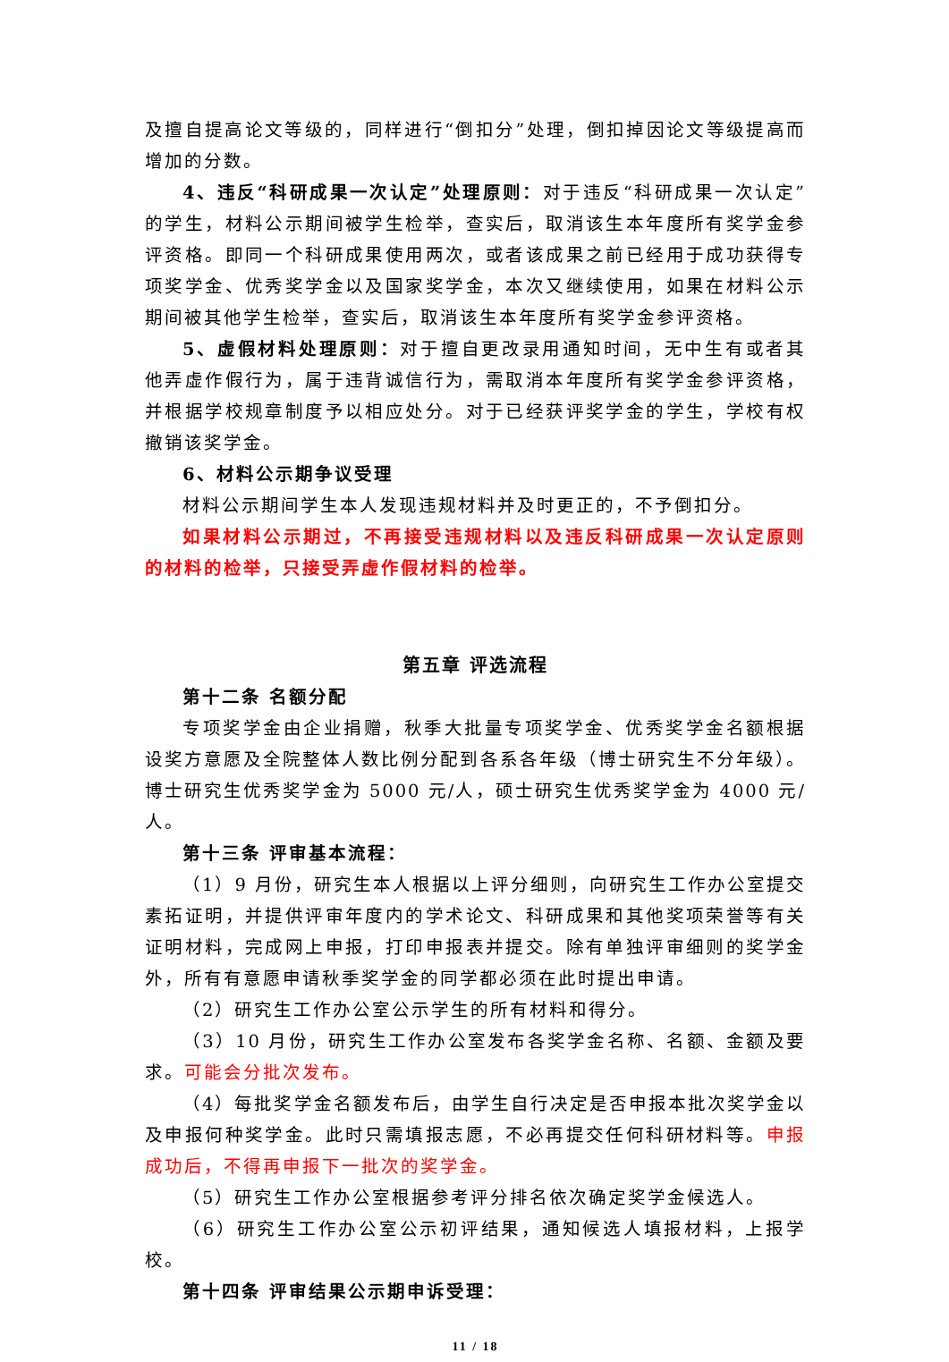及擅自提高论文等级的，同样进行“倒扣分”处理，倒扣掉因论文等级提高而增加的分数。
4、违反“科研成果一次认定”处理原则：对于违反“科研成果一次认定”的学生，材料公示期间被学生检举，查实后，取消该生本年度所有奖学金参评资格。即同一个科研成果使用两次，或者该成果之前已经用于成功获得专项奖学金、优秀奖学金以及国家奖学金，本次又继续使用，如果在材料公示期间被其他学生检举，查实后，取消该生本年度所有奖学金参评资格。
5、虚假材料处理原则：对于擅自更改录用通知时间，无中生有或者其他弄虚作假行为，属于违背诚信行为，需取消本年度所有奖学金参评资格，并根据学校规章制度予以相应处分。对于已经获评奖学金的学生，学校有权撤销该奖学金。
6、材料公示期争议受理
材料公示期间学生本人发现违规材料并及时更正的，不予倒扣分。
如果材料公示期过，不再接受违规材料以及违反科研成果一次认定原则的材料的检举，只接受弄虚作假材料的检举。
第五章 评选流程
第十二条 名额分配
专项奖学金由企业捐赠，秋季大批量专项奖学金、优秀奖学金名额根据设奖方意愿及全院整体人数比例分配到各系各年级（博士研究生不分年级）。博士研究生优秀奖学金为 5000 元/人，硕士研究生优秀奖学金为 4000 元/人。
第十三条 评审基本流程：
（1）9 月份，研究生本人根据以上评分细则，向研究生工作办公室提交素拓证明，并提供评审年度内的学术论文、科研成果和其他奖项荣誉等有关证明材料，完成网上申报，打印申报表并提交。除有单独评审细则的奖学金外，所有有意愿申请秋季奖学金的同学都必须在此时提出申请。
（2）研究生工作办公室公示学生的所有材料和得分。
（3）10 月份，研究生工作办公室发布各奖学金名称、名额、金额及要求。可能会分批次发布。
（4）每批奖学金名额发布后，由学生自行决定是否申报本批次奖学金以及申报何种奖学金。此时只需填报志愿，不必再提交任何科研材料等。申报成功后，不得再申报下一批次的奖学金。
（5）研究生工作办公室根据参考评分排名依次确定奖学金候选人。
（6）研究生工作办公室公示初评结果，通知候选人填报材料，上报学校。
第十四条 评审结果公示期申诉受理：
11 / 18